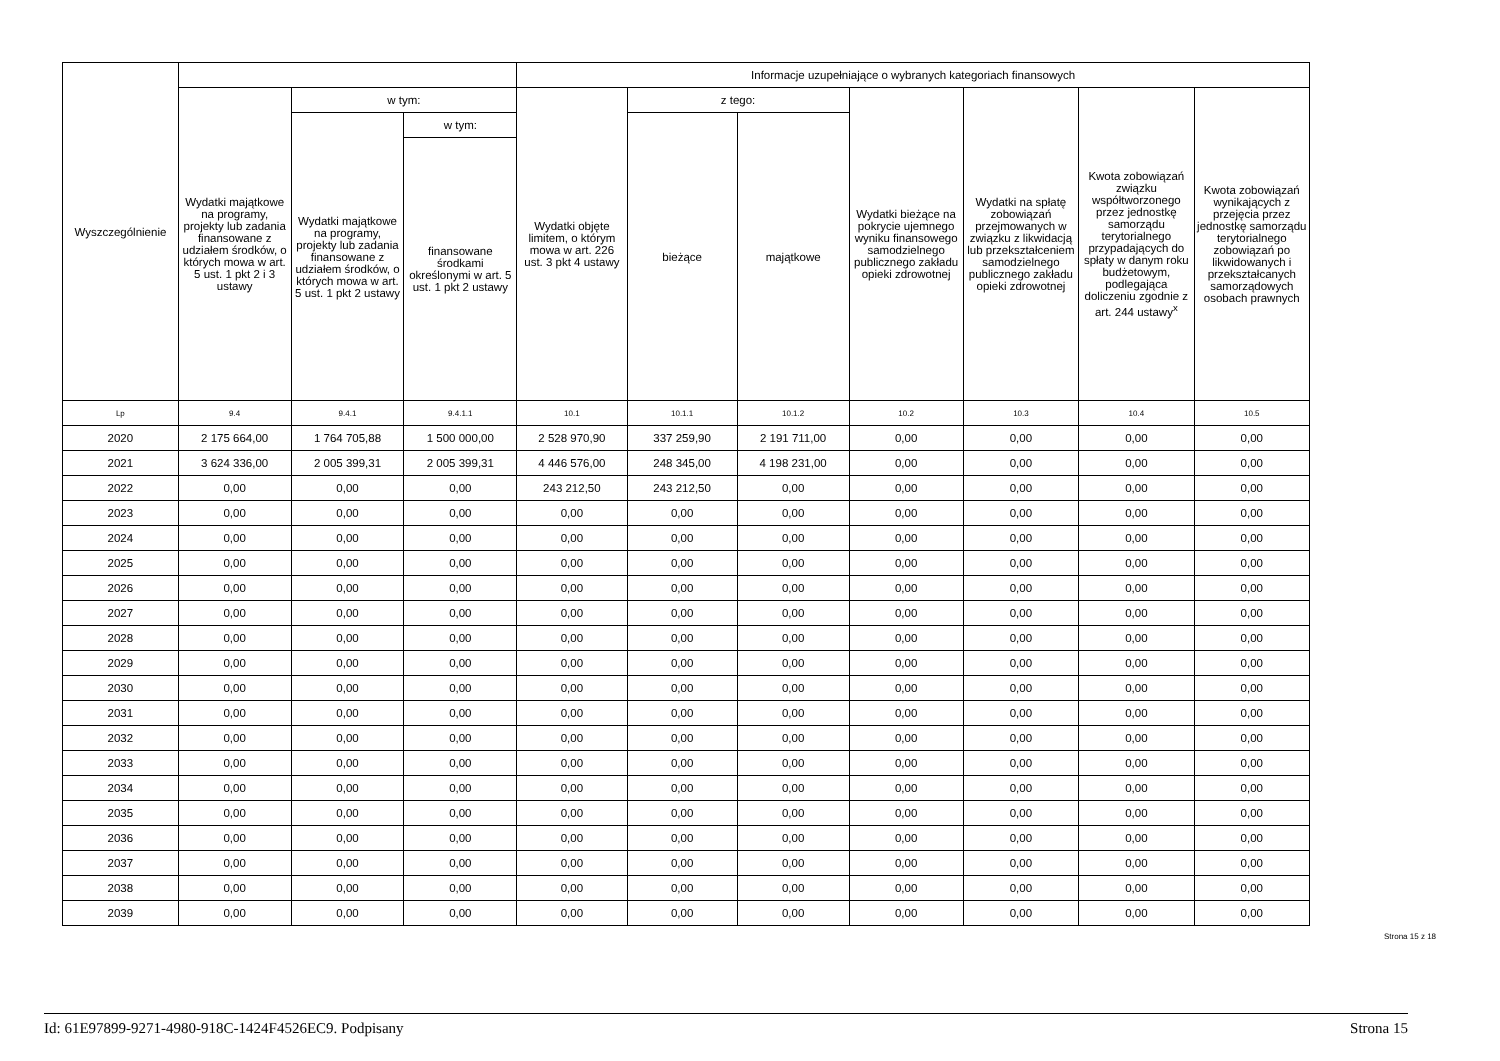| Wyszczególnienie | | | | Informacje uzupełniające o wybranych kategoriach finansowych | | | | | | |
| --- | --- | --- | --- | --- | --- | --- | --- | --- | --- | --- |
| | Wydatki majątkowe na programy, projekty lub zadania finansowane z udziałem środków, o których mowa w art. 5 ust. 1 pkt 2 i 3 ustawy | w tym: | | Wydatki objęte limitem, o którym mowa w art. 226 ust. 3 pkt 4 ustawy | z tego: | | Wydatki bieżące na pokrycie ujemnego wyniku finansowego samodzielnego publicznego zakładu opieki zdrowotnej | Wydatki na spłatę zobowiązań przejmowanych w związku z likwidacją lub przekształceniem samodzielnego publicznego zakładu opieki zdrowotnej | Kwota zobowiązań związku współtworzonego przez jednostkę samorządu terytorialnego przypadających do spłaty w danym roku budżetowym, podlegająca doliczeniu zgodnie z art. 244 ustawy<sup>x</sup> | Kwota zobowiązań wynikających z przejęcia przez jednostkę samorządu terytorialnego zobowiązań po likwidowanych i przekształcanych samorządowych osobach prawnych |
| | | Wydatki majątkowe na programy, projekty lub zadania finansowane z udziałem środków, o których mowa w art. 5 ust. 1 pkt 2 ustawy | w tym: | | bieżące | majątkowe | | | | |
| | | | finansowane środkami określonymi w art. 5 ust. 1 pkt 2 ustawy | | | | | | | |
| Lp | 9.4 | 9.4.1 | 9.4.1.1 | 10.1 | 10.1.1 | 10.1.2 | 10.2 | 10.3 | 10.4 | 10.5 |
| 2020 | 2 175 664,00 | 1 764 705,88 | 1 500 000,00 | 2 528 970,90 | 337 259,90 | 2 191 711,00 | 0,00 | 0,00 | 0,00 | 0,00 |
| 2021 | 3 624 336,00 | 2 005 399,31 | 2 005 399,31 | 4 446 576,00 | 248 345,00 | 4 198 231,00 | 0,00 | 0,00 | 0,00 | 0,00 |
| 2022 | 0,00 | 0,00 | 0,00 | 243 212,50 | 243 212,50 | 0,00 | 0,00 | 0,00 | 0,00 | 0,00 |
| 2023 | 0,00 | 0,00 | 0,00 | 0,00 | 0,00 | 0,00 | 0,00 | 0,00 | 0,00 | 0,00 |
| 2024 | 0,00 | 0,00 | 0,00 | 0,00 | 0,00 | 0,00 | 0,00 | 0,00 | 0,00 | 0,00 |
| 2025 | 0,00 | 0,00 | 0,00 | 0,00 | 0,00 | 0,00 | 0,00 | 0,00 | 0,00 | 0,00 |
| 2026 | 0,00 | 0,00 | 0,00 | 0,00 | 0,00 | 0,00 | 0,00 | 0,00 | 0,00 | 0,00 |
| 2027 | 0,00 | 0,00 | 0,00 | 0,00 | 0,00 | 0,00 | 0,00 | 0,00 | 0,00 | 0,00 |
| 2028 | 0,00 | 0,00 | 0,00 | 0,00 | 0,00 | 0,00 | 0,00 | 0,00 | 0,00 | 0,00 |
| 2029 | 0,00 | 0,00 | 0,00 | 0,00 | 0,00 | 0,00 | 0,00 | 0,00 | 0,00 | 0,00 |
| 2030 | 0,00 | 0,00 | 0,00 | 0,00 | 0,00 | 0,00 | 0,00 | 0,00 | 0,00 | 0,00 |
| 2031 | 0,00 | 0,00 | 0,00 | 0,00 | 0,00 | 0,00 | 0,00 | 0,00 | 0,00 | 0,00 |
| 2032 | 0,00 | 0,00 | 0,00 | 0,00 | 0,00 | 0,00 | 0,00 | 0,00 | 0,00 | 0,00 |
| 2033 | 0,00 | 0,00 | 0,00 | 0,00 | 0,00 | 0,00 | 0,00 | 0,00 | 0,00 | 0,00 |
| 2034 | 0,00 | 0,00 | 0,00 | 0,00 | 0,00 | 0,00 | 0,00 | 0,00 | 0,00 | 0,00 |
| 2035 | 0,00 | 0,00 | 0,00 | 0,00 | 0,00 | 0,00 | 0,00 | 0,00 | 0,00 | 0,00 |
| 2036 | 0,00 | 0,00 | 0,00 | 0,00 | 0,00 | 0,00 | 0,00 | 0,00 | 0,00 | 0,00 |
| 2037 | 0,00 | 0,00 | 0,00 | 0,00 | 0,00 | 0,00 | 0,00 | 0,00 | 0,00 | 0,00 |
| 2038 | 0,00 | 0,00 | 0,00 | 0,00 | 0,00 | 0,00 | 0,00 | 0,00 | 0,00 | 0,00 |
| 2039 | 0,00 | 0,00 | 0,00 | 0,00 | 0,00 | 0,00 | 0,00 | 0,00 | 0,00 | 0,00 |
Strona 15 z 18
Id: 61E97899-9271-4980-918C-1424F4526EC9. Podpisany Strona 15